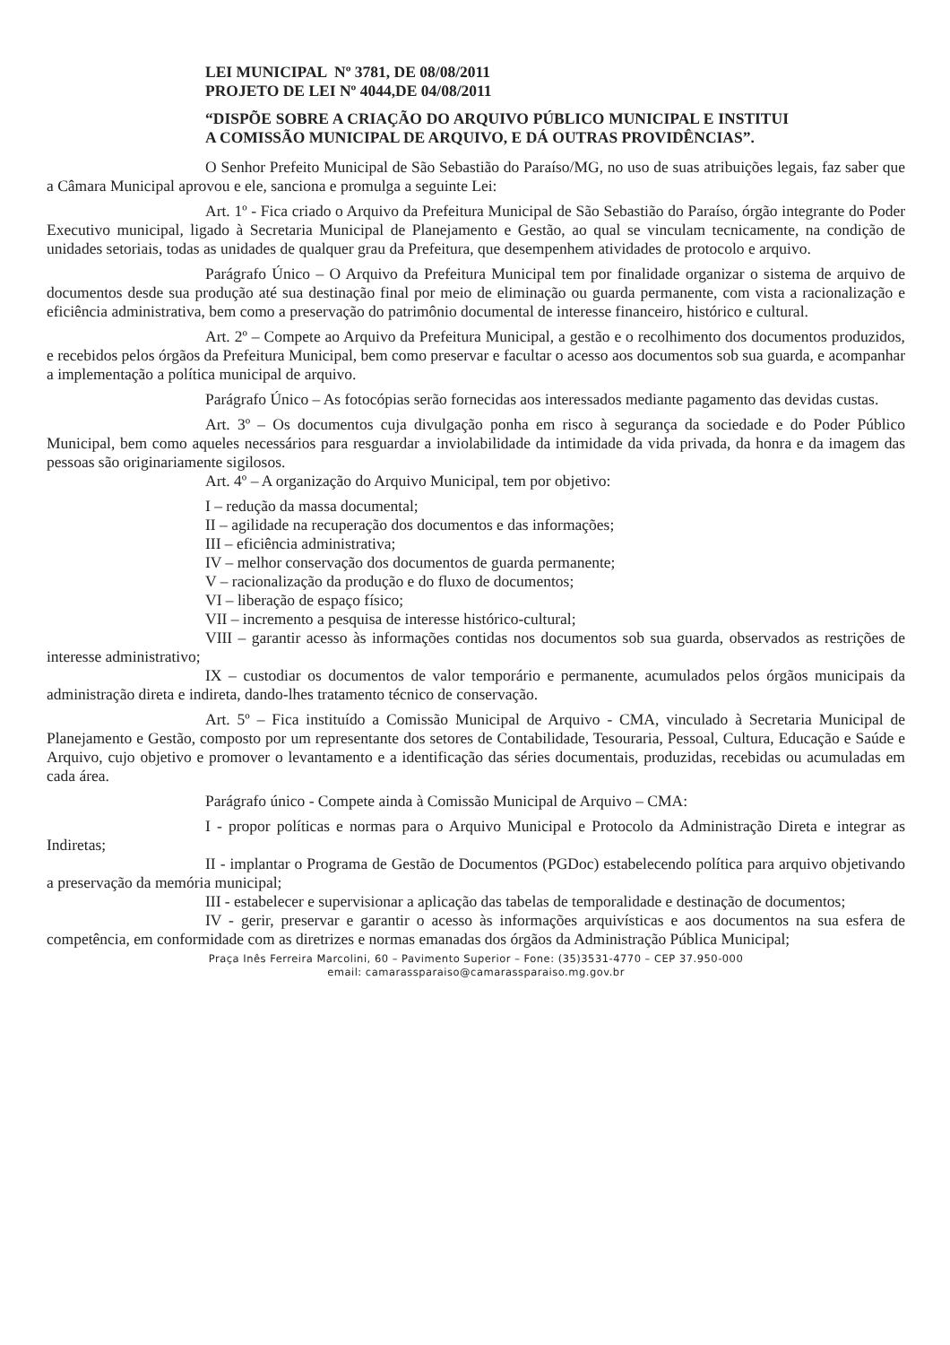LEI MUNICIPAL Nº 3781, DE 08/08/2011
PROJETO DE LEI Nº 4044,DE 04/08/2011
“DISPÕE SOBRE A CRIAÇÃO DO ARQUIVO PÚBLICO MUNICIPAL E INSTITUI A COMISSÃO MUNICIPAL DE ARQUIVO, E DÁ OUTRAS PROVIDÊNCIAS”.
O Senhor Prefeito Municipal de São Sebastião do Paraíso/MG, no uso de suas atribuições legais, faz saber que a Câmara Municipal aprovou e ele, sanciona e promulga a seguinte Lei:
Art. 1º - Fica criado o Arquivo da Prefeitura Municipal de São Sebastião do Paraíso, órgão integrante do Poder Executivo municipal, ligado à Secretaria Municipal de Planejamento e Gestão, ao qual se vinculam tecnicamente, na condição de unidades setoriais, todas as unidades de qualquer grau da Prefeitura, que desempenhem atividades de protocolo e arquivo.
Parágrafo Único – O Arquivo da Prefeitura Municipal tem por finalidade organizar o sistema de arquivo de documentos desde sua produção até sua destinação final por meio de eliminação ou guarda permanente, com vista a racionalização e eficiência administrativa, bem como a preservação do patrimônio documental de interesse financeiro, histórico e cultural.
Art. 2º – Compete ao Arquivo da Prefeitura Municipal, a gestão e o recolhimento dos documentos produzidos, e recebidos pelos órgãos da Prefeitura Municipal, bem como preservar e facultar o acesso aos documentos sob sua guarda, e acompanhar a implementação a política municipal de arquivo.
Parágrafo Único – As fotocópias serão fornecidas aos interessados mediante pagamento das devidas custas.
Art. 3º – Os documentos cuja divulgação ponha em risco à segurança da sociedade e do Poder Público Municipal, bem como aqueles necessários para resguardar a inviolabilidade da intimidade da vida privada, da honra e da imagem das pessoas são originariamente sigilosos.
Art. 4º – A organização do Arquivo Municipal, tem por objetivo:
I – redução da massa documental;
II – agilidade na recuperação dos documentos e das informações;
III – eficiência administrativa;
IV – melhor conservação dos documentos de guarda permanente;
V – racionalização da produção e do fluxo de documentos;
VI – liberação de espaço físico;
VII – incremento a pesquisa de interesse histórico-cultural;
VIII – garantir acesso às informações contidas nos documentos sob sua guarda, observados as restrições de interesse administrativo;
IX – custodiar os documentos de valor temporário e permanente, acumulados pelos órgãos municipais da administração direta e indireta, dando-lhes tratamento técnico de conservação.
Art. 5º – Fica instituído a Comissão Municipal de Arquivo - CMA, vinculado à Secretaria Municipal de Planejamento e Gestão, composto por um representante dos setores de Contabilidade, Tesouraria, Pessoal, Cultura, Educação e Saúde e Arquivo, cujo objetivo e promover o levantamento e a identificação das séries documentais, produzidas, recebidas ou acumuladas em cada área.
Parágrafo único - Compete ainda à Comissão Municipal de Arquivo – CMA:
I - propor políticas e normas para o Arquivo Municipal e Protocolo da Administração Direta e integrar as Indiretas;
II - implantar o Programa de Gestão de Documentos (PGDoc) estabelecendo política para arquivo objetivando a preservação da memória municipal;
III - estabelecer e supervisionar a aplicação das tabelas de temporalidade e destinação de documentos;
IV - gerir, preservar e garantir o acesso às informações arquivísticas e aos documentos na sua esfera de competência, em conformidade com as diretrizes e normas emanadas dos órgãos da Administração Pública Municipal;
Praça Inês Ferreira Marcolini, 60 – Pavimento Superior – Fone: (35)3531-4770 – CEP 37.950-000
email: camarassparaiso@camarassparaiso.mg.gov.br